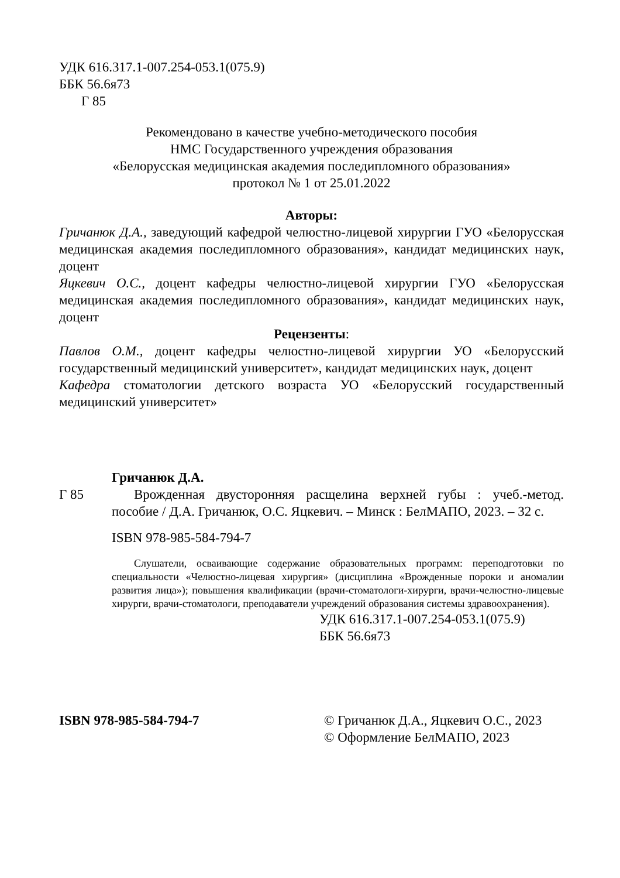УДК 616.317.1-007.254-053.1(075.9)
ББК 56.6я73
Г 85
Рекомендовано в качестве учебно-методического пособия
НМС Государственного учреждения образования
«Белорусская медицинская академия последипломного образования»
протокол № 1 от 25.01.2022
Авторы:
Гричанюк Д.А., заведующий кафедрой челюстно-лицевой хирургии ГУО «Белорусская медицинская академия последипломного образования», кандидат медицинских наук, доцент
Яцкевич О.С., доцент кафедры челюстно-лицевой хирургии ГУО «Белорусская медицинская академия последипломного образования», кандидат медицинских наук, доцент
Рецензенты:
Павлов О.М., доцент кафедры челюстно-лицевой хирургии УО «Белорусский государственный медицинский университет», кандидат медицинских наук, доцент
Кафедра стоматологии детского возраста УО «Белорусский государственный медицинский университет»
Г 85
Гричанюк Д.А.
Врожденная двусторонняя расщелина верхней губы : учеб.-метод. пособие / Д.А. Гричанюк, О.С. Яцкевич. – Минск : БелМАПО, 2023. – 32 с.
ISBN 978-985-584-794-7
Слушатели, осваивающие содержание образовательных программ: переподготовки по специальности «Челюстно-лицевая хирургия» (дисциплина «Врожденные пороки и аномалии развития лица»); повышения квалификации (врачи-стоматологи-хирурги, врачи-челюстно-лицевые хирурги, врачи-стоматологи, преподаватели учреждений образования системы здравоохранения).
УДК 616.317.1-007.254-053.1(075.9)
ББК 56.6я73
ISBN 978-985-584-794-7 © Гричанюк Д.А., Яцкевич О.С., 2023
© Оформление БелМАПО, 2023